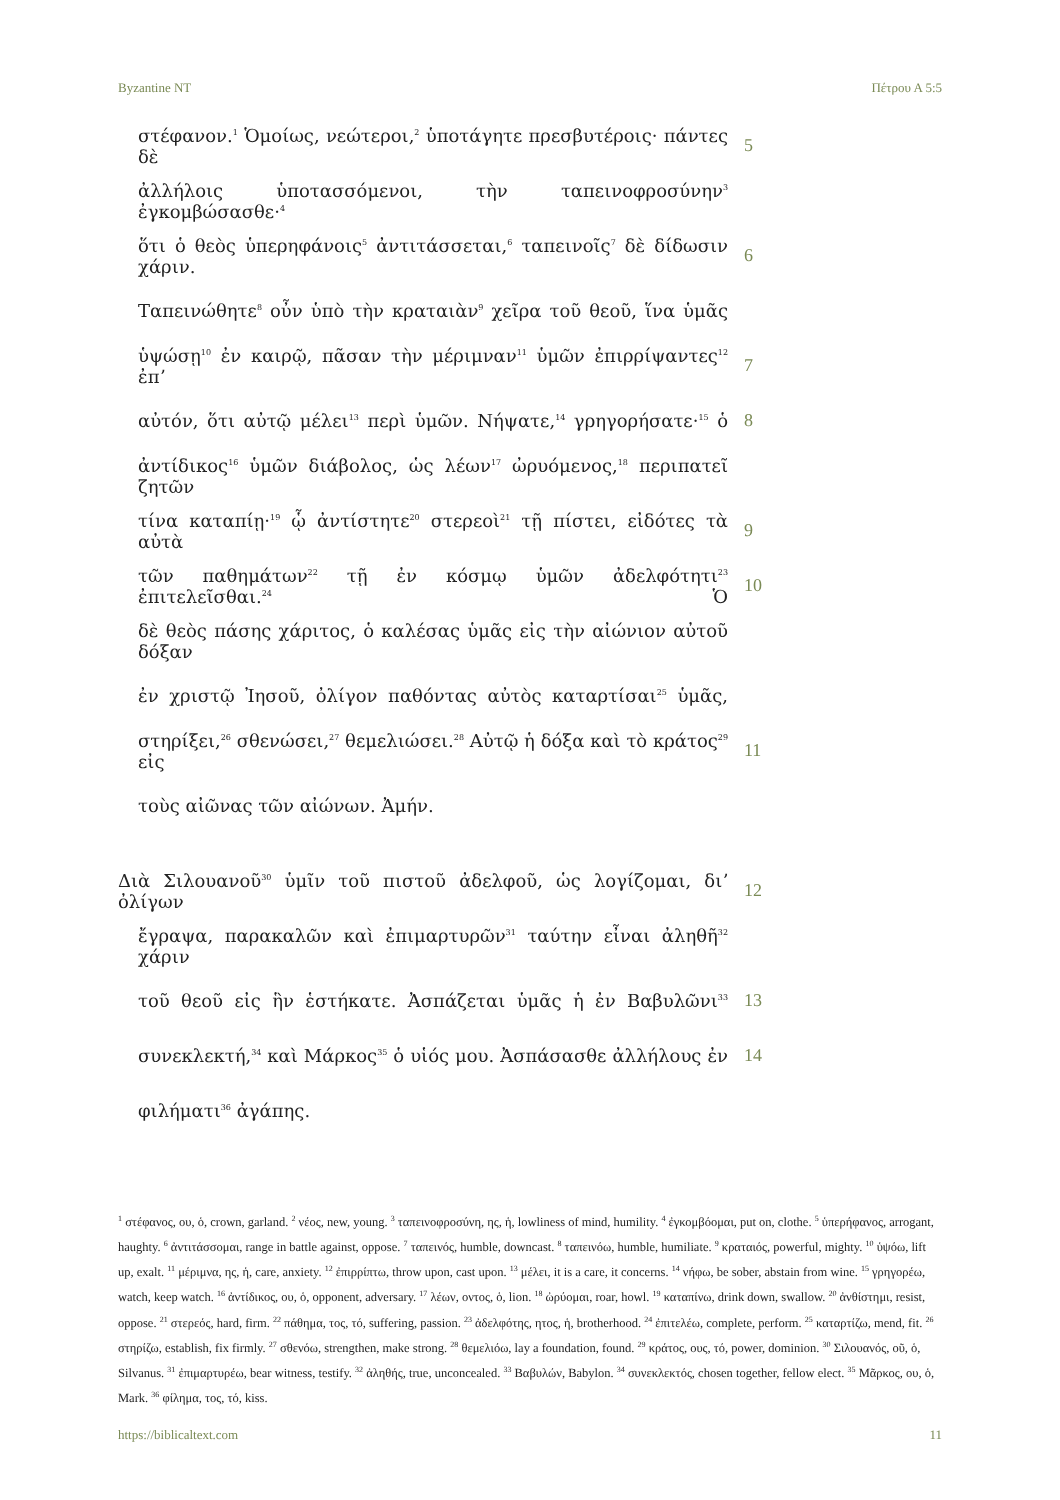Byzantine NT Πέτρου Α 5:5
στέφανον.<sup>1</sup> Ὁμοίως, νεώτεροι,<sup>2</sup> ὑποτάγητε πρεσβυτέροις· πάντες δὲ
5
ἀλλήλοις ὑποτασσόμενοι, τὴν ταπεινοφροσύνην<sup>3</sup> ἐγκομβώσασθε·<sup>4</sup>
ὅτι ὁ θεὸς ὑπερηφάνοις<sup>5</sup> ἀντιτάσσεται,<sup>6</sup> ταπεινοῖς<sup>7</sup> δὲ δίδωσιν χάριν.
6
Ταπεινώθητε<sup>8</sup> οὖν ὑπὸ τὴν κραταιὰν<sup>9</sup> χεῖρα τοῦ θεοῦ, ἵνα ὑμᾶς
ὑψώσῃ<sup>10</sup> ἐν καιρῷ, πᾶσαν τὴν μέριμναν<sup>11</sup> ὑμῶν ἐπιρρίψαντες<sup>12</sup> ἐπʼ
7
αὐτόν, ὅτι αὐτῷ μέλει<sup>13</sup> περὶ ὑμῶν. Νήψατε,<sup>14</sup> γρηγορήσατε·<sup>15</sup> ὁ
8
ἀντίδικος<sup>16</sup> ὑμῶν διάβολος, ὡς λέων<sup>17</sup> ὠρυόμενος,<sup>18</sup> περιπατεῖ ζητῶν
τίνα καταπίῃ·<sup>19</sup> ᾧ ἀντίστητε<sup>20</sup> στερεοὶ<sup>21</sup> τῇ πίστει, εἰδότες τὰ αὐτὰ
9
τῶν παθημάτων<sup>22</sup> τῇ ἐν κόσμῳ ὑμῶν ἀδελφότητι<sup>23</sup> ἐπιτελεῖσθαι.<sup>24</sup> Ὁ
10
δὲ θεὸς πάσης χάριτος, ὁ καλέσας ὑμᾶς εἰς τὴν αἰώνιον αὐτοῦ δόξαν
ἐν χριστῷ Ἰησοῦ, ὀλίγον παθόντας αὐτὸς καταρτίσαι<sup>25</sup> ὑμᾶς,
στηρίξει,<sup>26</sup> σθενώσει,<sup>27</sup> θεμελιώσει.<sup>28</sup> Αὐτῷ ἡ δόξα καὶ τὸ κράτος<sup>29</sup> εἰς
11
τοὺς αἰῶνας τῶν αἰώνων. Ἀμήν.
Διὰ Σιλουανοῦ<sup>30</sup> ὑμῖν τοῦ πιστοῦ ἀδελφοῦ, ὡς λογίζομαι, διʼ ὀλίγων
12
ἔγραψα, παρακαλῶν καὶ ἐπιμαρτυρῶν<sup>31</sup> ταύτην εἶναι ἀληθῆ<sup>32</sup> χάριν
τοῦ θεοῦ εἰς ἣν ἑστήκατε. Ἀσπάζεται ὑμᾶς ἡ ἐν Βαβυλῶνι<sup>33</sup>
13
συνεκλεκτή,<sup>34</sup> καὶ Μάρκος<sup>35</sup> ὁ υἱός μου. Ἀσπάσασθε ἀλλήλους ἐν
14
φιλήματι<sup>36</sup> ἀγάπης.
<sup>1</sup> στέφανος, ου, ὁ, crown, garland. <sup>2</sup> νέος, new, young. <sup>3</sup> ταπεινοφροσύνη, ης, ἡ, lowliness of mind, humility. <sup>4</sup> ἐγκομβόομαι, put on, clothe. <sup>5</sup> ὑπερήφανος, arrogant, haughty. <sup>6</sup> ἀντιτάσσομαι, range in battle against, oppose. <sup>7</sup> ταπεινός, humble, downcast. <sup>8</sup> ταπεινόω, humble, humiliate. <sup>9</sup> κραταιός, powerful, mighty. <sup>10</sup> ὑψόω, lift up, exalt. <sup>11</sup> μέριμνα, ης, ἡ, care, anxiety. <sup>12</sup> ἐπιρρίπτω, throw upon, cast upon. <sup>13</sup> μέλει, it is a care, it concerns. <sup>14</sup> νήφω, be sober, abstain from wine. <sup>15</sup> γρηγορέω, watch, keep watch. <sup>16</sup> ἀντίδικος, ου, ὁ, opponent, adversary. <sup>17</sup> λέων, οντος, ὁ, lion. <sup>18</sup> ὠρύομαι, roar, howl. <sup>19</sup> καταπίνω, drink down, swallow. <sup>20</sup> ἀνθίστημι, resist, oppose. <sup>21</sup> στερεός, hard, firm. <sup>22</sup> πάθημα, τος, τό, suffering, passion. <sup>23</sup> ἀδελφότης, ητος, ἡ, brotherhood. <sup>24</sup> ἐπιτελέω, complete, perform. <sup>25</sup> καταρτίζω, mend, fit. <sup>26</sup> στηρίζω, establish, fix firmly. <sup>27</sup> σθενόω, strengthen, make strong. <sup>28</sup> θεμελιόω, lay a foundation, found. <sup>29</sup> κράτος, ους, τό, power, dominion. <sup>30</sup> Σιλουανός, οῦ, ὁ, Silvanus. <sup>31</sup> ἐπιμαρτυρέω, bear witness, testify. <sup>32</sup> ἀληθής, true, unconcealed. <sup>33</sup> Βαβυλών, Babylon. <sup>34</sup> συνεκλεκτός, chosen together, fellow elect. <sup>35</sup> Μᾶρκος, ου, ὁ, Mark. <sup>36</sup> φίλημα, τος, τό, kiss.
https://biblicaltext.com 11